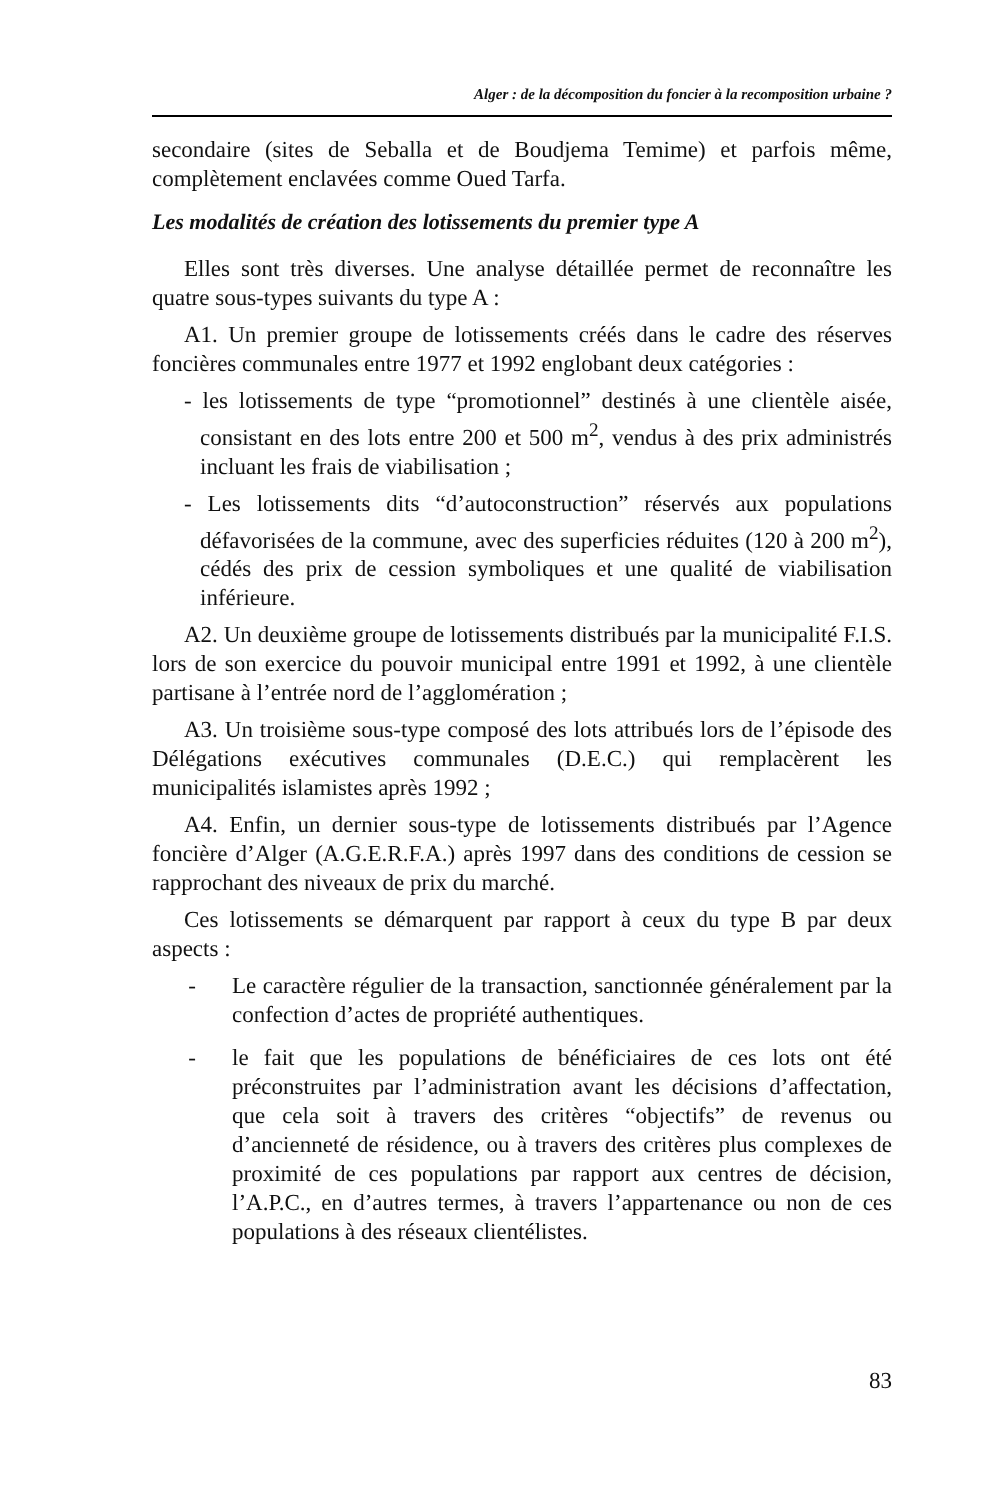Alger : de la décomposition du foncier à la recomposition urbaine ?
secondaire (sites de Seballa et de Boudjema Temime) et parfois même, complètement enclavées comme Oued Tarfa.
Les modalités de création des lotissements du premier type A
Elles sont très diverses. Une analyse détaillée permet de reconnaître les quatre sous-types suivants du type A :
A1. Un premier groupe de lotissements créés dans le cadre des réserves foncières communales entre 1977 et 1992 englobant deux catégories :
- les lotissements de type “promotionnel” destinés à une clientèle aisée, consistant en des lots entre 200 et 500 m<sup>2</sup>, vendus à des prix administrés incluant les frais de viabilisation ;
- Les lotissements dits “d’autoconstruction” réservés aux populations défavorisées de la commune, avec des superficies réduites (120 à 200 m<sup>2</sup>), cédés des prix de cession symboliques et une qualité de viabilisation inférieure.
A2. Un deuxième groupe de lotissements distribués par la municipalité F.I.S. lors de son exercice du pouvoir municipal entre 1991 et 1992, à une clientèle partisane à l’entrée nord de l’agglomération ;
A3. Un troisième sous-type composé des lots attribués lors de l’épisode des Délégations exécutives communales (D.E.C.) qui remplacèrent les municipalités islamistes après 1992 ;
A4. Enfin, un dernier sous-type de lotissements distribués par l’Agence foncière d’Alger (A.G.E.R.F.A.) après 1997 dans des conditions de cession se rapprochant des niveaux de prix du marché.
Ces lotissements se démarquent par rapport à ceux du type B par deux aspects :
- Le caractère régulier de la transaction, sanctionnée généralement par la confection d’actes de propriété authentiques.
- le fait que les populations de bénéficiaires de ces lots ont été préconstruites par l’administration avant les décisions d’affectation, que cela soit à travers des critères “objectifs” de revenus ou d’ancienneté de résidence, ou à travers des critères plus complexes de proximité de ces populations par rapport aux centres de décision, l’A.P.C., en d’autres termes, à travers l’appartenance ou non de ces populations à des réseaux clientélistes.
83